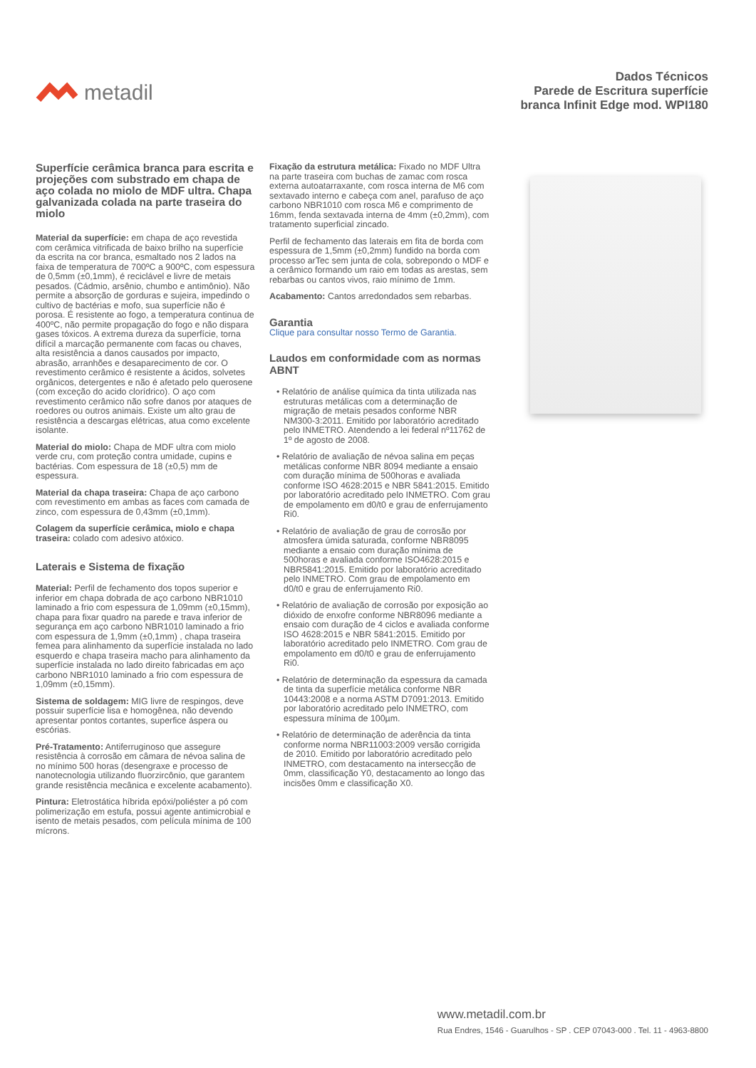metadil
Dados Técnicos
Parede de Escritura superfície
branca Infinit Edge mod. WPI180
Superfície cerâmica branca para escrita e projeções com substrado em chapa de aço colada no miolo de MDF ultra. Chapa galvanizada colada na parte traseira do miolo
Material da superfície: em chapa de aço revestida com cerâmica vitrificada de baixo brilho na superfície da escrita na cor branca, esmaltado nos 2 lados na faixa de temperatura de 700ºC a 900ºC, com espessura de 0,5mm (±0,1mm), é reciclável e livre de metais pesados. (Cádmio, arsênio, chumbo e antimônio). Não permite a absorção de gorduras e sujeira, impedindo o cultivo de bactérias e mofo, sua superfície não é porosa. É resistente ao fogo, a temperatura continua de 400ºC, não permite propagação do fogo e não dispara gases tóxicos. A extrema dureza da superfície, torna difícil a marcação permanente com facas ou chaves, alta resistência a danos causados por impacto, abrasão, arranhões e desaparecimento de cor. O revestimento cerâmico é resistente a ácidos, solvetes orgânicos, detergentes e não é afetado pelo querosene (com exceção do acido clorídrico). O aço com revestimento cerâmico não sofre danos por ataques de roedores ou outros animais. Existe um alto grau de resistência a descargas elétricas, atua como excelente isolante.
Material do miolo: Chapa de MDF ultra com miolo verde cru, com proteção contra umidade, cupins e bactérias. Com espessura de 18 (±0,5) mm de espessura.
Material da chapa traseira: Chapa de aço carbono com revestimento em ambas as faces com camada de zinco, com espessura de 0,43mm (±0,1mm).
Colagem da superfície cerâmica, miolo e chapa traseira: colado com adesivo atóxico.
Laterais e Sistema de fixação
Material: Perfil de fechamento dos topos superior e inferior em chapa dobrada de aço carbono NBR1010 laminado a frio com espessura de 1,09mm (±0,15mm), chapa para fixar quadro na parede e trava inferior de segurança em aço carbono NBR1010 laminado a frio com espessura de 1,9mm (±0,1mm) , chapa traseira femea para alinhamento da superfície instalada no lado esquerdo e chapa traseira macho para alinhamento da superfície instalada no lado direito fabricadas em aço carbono NBR1010 laminado a frio com espessura de 1,09mm (±0,15mm).
Sistema de soldagem: MIG livre de respingos, deve possuir superfície lisa e homogênea, não devendo apresentar pontos cortantes, superfice áspera ou escórias.
Pré-Tratamento: Antiferruginoso que assegure resistência à corrosão em câmara de névoa salina de no mínimo 500 horas (desengraxe e processo de nanotecnologia utilizando fluorzircônio, que garantem grande resistência mecânica e excelente acabamento).
Pintura: Eletrostática híbrida epóxi/poliéster a pó com polimerização em estufa, possui agente antimicrobial e isento de metais pesados, com película mínima de 100 mícrons.
Fixação da estrutura metálica: Fixado no MDF Ultra na parte traseira com buchas de zamac com rosca externa autoatarraxante, com rosca interna de M6 com sextavado interno e cabeça com anel, parafuso de aço carbono NBR1010 com rosca M6 e comprimento de 16mm, fenda sextavada interna de 4mm (±0,2mm), com tratamento superficial zincado.
Perfil de fechamento das laterais em fita de borda com espessura de 1,5mm (±0,2mm) fundido na borda com processo arTec sem junta de cola, sobrepondo o MDF e a cerâmico formando um raio em todas as arestas, sem rebarbas ou cantos vivos, raio mínimo de 1mm.
Acabamento: Cantos arredondados sem rebarbas.
Garantia
Clique para consultar nosso Termo de Garantia.
Laudos em conformidade com as normas ABNT
• Relatório de análise química da tinta utilizada nas estruturas metálicas com a determinação de migração de metais pesados conforme NBR NM300-3:2011. Emitido por laboratório acreditado pelo INMETRO. Atendendo a lei federal nº11762 de 1º de agosto de 2008.
• Relatório de avaliação de névoa salina em peças metálicas conforme NBR 8094 mediante a ensaio com duração mínima de 500horas e avaliada conforme ISO 4628:2015 e NBR 5841:2015. Emitido por laboratório acreditado pelo INMETRO. Com grau de empolamento em d0/t0 e grau de enferrujamento Ri0.
• Relatório de avaliação de grau de corrosão por atmosfera úmida saturada, conforme NBR8095 mediante a ensaio com duração mínima de 500horas e avaliada conforme ISO4628:2015 e NBR5841:2015. Emitido por laboratório acreditado pelo INMETRO. Com grau de empolamento em d0/t0 e grau de enferrujamento Ri0.
• Relatório de avaliação de corrosão por exposição ao dióxido de enxofre conforme NBR8096 mediante a ensaio com duração de 4 ciclos e avaliada conforme ISO 4628:2015 e NBR 5841:2015. Emitido por laboratório acreditado pelo INMETRO. Com grau de empolamento em d0/t0 e grau de enferrujamento Ri0.
• Relatório de determinação da espessura da camada de tinta da superfície metálica conforme NBR 10443:2008 e a norma ASTM D7091:2013. Emitido por laboratório acreditado pelo INMETRO, com espessura mínima de 100µm.
• Relatório de determinação de aderência da tinta conforme norma NBR11003:2009 versão corrigida de 2010. Emitido por laboratório acreditado pelo INMETRO, com destacamento na intersecção de 0mm, classificação Y0, destacamento ao longo das incisões 0mm e classificação X0.
www.metadil.com.br
Rua Endres, 1546 - Guarulhos - SP . CEP 07043-000 . Tel. 11 - 4963-8800